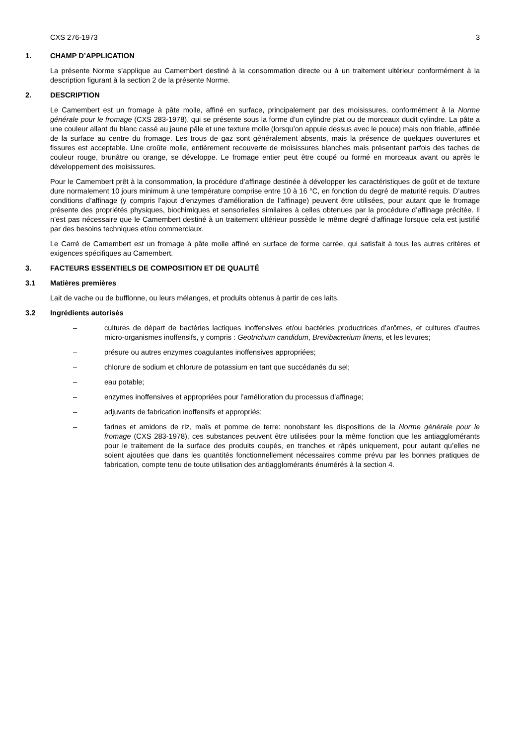CXS 276-1973 3
1. CHAMP D’APPLICATION
La présente Norme s’applique au Camembert destiné à la consommation directe ou à un traitement ultérieur conformément à la description figurant à la section 2 de la présente Norme.
2. DESCRIPTION
Le Camembert est un fromage à pâte molle, affiné en surface, principalement par des moisissures, conformément à la Norme générale pour le fromage (CXS 283-1978), qui se présente sous la forme d’un cylindre plat ou de morceaux dudit cylindre. La pâte a une couleur allant du blanc cassé au jaune pâle et une texture molle (lorsqu’on appuie dessus avec le pouce) mais non friable, affinée de la surface au centre du fromage. Les trous de gaz sont généralement absents, mais la présence de quelques ouvertures et fissures est acceptable. Une croûte molle, entièrement recouverte de moisissures blanches mais présentant parfois des taches de couleur rouge, brunâtre ou orange, se développe. Le fromage entier peut être coupé ou formé en morceaux avant ou après le développement des moisissures.
Pour le Camembert prêt à la consommation, la procédure d’affinage destinée à développer les caractéristiques de goût et de texture dure normalement 10 jours minimum à une température comprise entre 10 à 16 °C, en fonction du degré de maturité requis. D’autres conditions d’affinage (y compris l’ajout d’enzymes d’amélioration de l’affinage) peuvent être utilisées, pour autant que le fromage présente des propriétés physiques, biochimiques et sensorielles similaires à celles obtenues par la procédure d’affinage précitée. Il n’est pas nécessaire que le Camembert destiné à un traitement ultérieur possède le même degré d’affinage lorsque cela est justifié par des besoins techniques et/ou commerciaux.
Le Carré de Camembert est un fromage à pâte molle affiné en surface de forme carrée, qui satisfait à tous les autres critères et exigences spécifiques au Camembert.
3. FACTEURS ESSENTIELS DE COMPOSITION ET DE QUALITÉ
3.1 Matières premières
Lait de vache ou de bufflonne, ou leurs mélanges, et produits obtenus à partir de ces laits.
3.2 Ingrédients autorisés
– cultures de départ de bactéries lactiques inoffensives et/ou bactéries productrices d’arômes, et cultures d’autres micro-organismes inoffensifs, y compris : Geotrichum candidum, Brevibacterium linens, et les levures;
– présure ou autres enzymes coagulantes inoffensives appropriées;
– chlorure de sodium et chlorure de potassium en tant que succédanés du sel;
– eau potable;
– enzymes inoffensives et appropriées pour l’amélioration du processus d’affinage;
– adjuvants de fabrication inoffensifs et appropriés;
– farines et amidons de riz, maïs et pomme de terre: nonobstant les dispositions de la Norme générale pour le fromage (CXS 283-1978), ces substances peuvent être utilisées pour la même fonction que les antiagglomérants pour le traitement de la surface des produits coupés, en tranches et râpés uniquement, pour autant qu’elles ne soient ajoutées que dans les quantités fonctionnellement nécessaires comme prévu par les bonnes pratiques de fabrication, compte tenu de toute utilisation des antiagglomérants énumérés à la section 4.